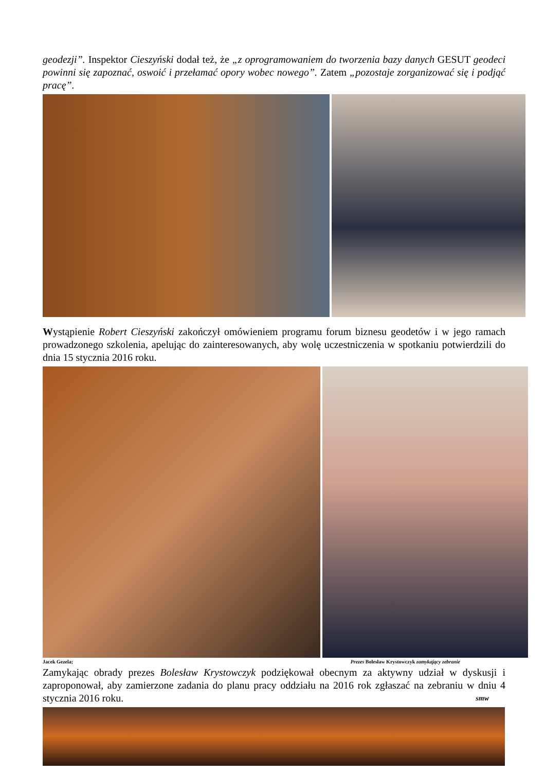geodezji”. Inspektor Cieszyński dodał też, że „z oprogramowaniem do tworzenia bazy danych GESUT geodeci powinni się zapoznać, oswoić i przełamać opory wobec nowego”. Zatem „pozostaje zorganizować się i podjąć pracę”.
Wystąpienie Robert Cieszyński zakończył omówieniem programu forum biznesu geodetów i w jego ramach prowadzonego szkolenia, apelując do zainteresowanych, aby wolę uczestniczenia w spotkaniu potwierdzili do dnia 15 stycznia 2016 roku.
Jacek Gezela; Prezes Bolesław Krystowczyk zamykający zebranie
Zamykając obrady prezes Bolesław Krystowczyk podziękował obecnym za aktywny udział w dyskusji i zaproponował, aby zamierzone zadania do planu pracy oddziału na 2016 rok zgłaszać na zebraniu w dniu 4 stycznia 2016 roku. smw